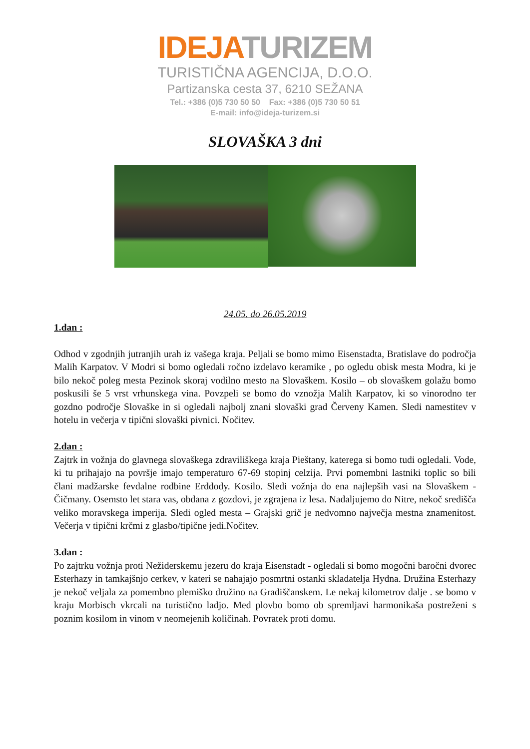IDEJA TURIZEM
TURISTIČNA AGENCIJA, D.O.O.
Partizanska cesta 37, 6210 SEŽANA
Tel.: +386 (0)5 730 50 50 Fax: +386 (0)5 730 50 51
E-mail: info@ideja-turizem.si
SLOVAŠKA 3 dni
24.05. do 26.05.2019
1.dan :
Odhod v zgodnjih jutranjih urah iz vašega kraja. Peljali se bomo mimo Eisenstadta, Bratislave do področja Malih Karpatov. V Modri si bomo ogledali ročno izdelavo keramike , po ogledu obisk mesta Modra, ki je bilo nekoč poleg mesta Pezinok skoraj vodilno mesto na Slovaškem. Kosilo – ob slovaškem golažu bomo poskusili še 5 vrst vrhunskega vina. Povzpeli se bomo do vznožja Malih Karpatov, ki so vinorodno ter gozdno področje Slovaške in si ogledali najbolj znani slovaški grad Červeny Kamen. Sledi namestitev v hotelu in večerja v tipični slovaški pivnici. Nočitev.
2.dan :
Zajtrk in vožnja do glavnega slovaškega zdraviliškega kraja Pieštany, katerega si bomo tudi ogledali. Vode, ki tu prihajajo na površje imajo temperaturo 67-69 stopinj celzija. Prvi pomembni lastniki toplic so bili člani madžarske fevdalne rodbine Erddody. Kosilo. Sledi vožnja do ena najlepših vasi na Slovaškem - Čičmany. Osemsto let stara vas, obdana z gozdovi, je zgrajena iz lesa. Nadaljujemo do Nitre, nekoč središča veliko moravskega imperija. Sledi ogled mesta – Grajski grič je nedvomno največja mestna znamenitost. Večerja v tipični krčmi z glasbo/tipične jedi.Nočitev.
3.dan :
Po zajtrku vožnja proti Nežiderskemu jezeru do kraja Eisenstadt - ogledali si bomo mogočni baročni dvorec Esterhazy in tamkajšnjo cerkev, v kateri se nahajajo posmrtni ostanki skladatelja Hydna. Družina Esterhazy je nekoč veljala za pomembno plemiško družino na Gradiščanskem. Le nekaj kilometrov dalje . se bomo v kraju Morbisch vkrcali na turistično ladjo. Med plovbo bomo ob spremljavi harmonikaša postreženi s poznim kosilom in vinom v neomejenih količinah. Povratek proti domu.